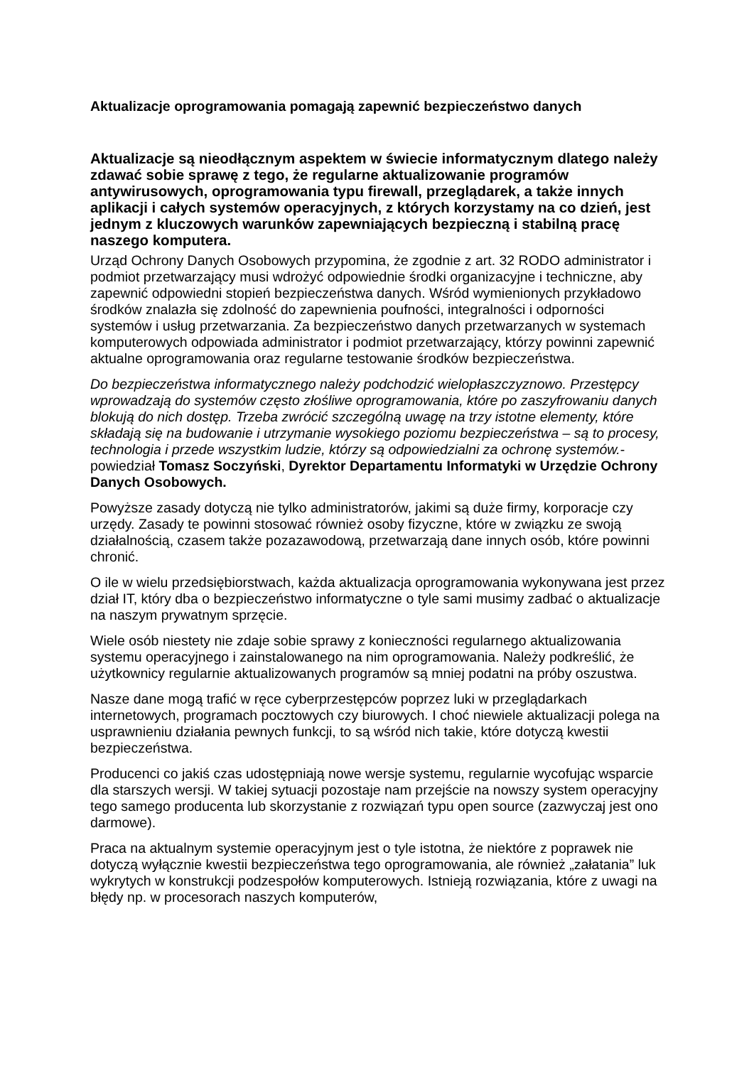Aktualizacje oprogramowania pomagają zapewnić bezpieczeństwo danych
Aktualizacje są nieodłącznym aspektem w świecie informatycznym dlatego należy zdawać sobie sprawę z tego, że regularne aktualizowanie programów antywirusowych, oprogramowania typu firewall, przeglądarek, a także innych aplikacji i całych systemów operacyjnych, z których korzystamy na co dzień, jest jednym z kluczowych warunków zapewniających bezpieczną i stabilną pracę naszego komputera.
Urząd Ochrony Danych Osobowych przypomina, że zgodnie z art. 32 RODO administrator i podmiot przetwarzający musi wdrożyć odpowiednie środki organizacyjne i techniczne, aby zapewnić odpowiedni stopień bezpieczeństwa danych. Wśród wymienionych przykładowo środków znalazła się zdolność do zapewnienia poufności, integralności i odporności systemów i usług przetwarzania. Za bezpieczeństwo danych przetwarzanych w systemach komputerowych odpowiada administrator i podmiot przetwarzający, którzy powinni zapewnić aktualne oprogramowania oraz regularne testowanie środków bezpieczeństwa.
Do bezpieczeństwa informatycznego należy podchodzić wielopłaszczyznowo. Przestępcy wprowadzają do systemów często złośliwe oprogramowania, które po zaszyfrowaniu danych blokują do nich dostęp. Trzeba zwrócić szczególną uwagę na trzy istotne elementy, które składają się na budowanie i utrzymanie wysokiego poziomu bezpieczeństwa – są to procesy, technologia i przede wszystkim ludzie, którzy są odpowiedzialni za ochronę systemów.- powiedział Tomasz Soczyński, Dyrektor Departamentu Informatyki w Urzędzie Ochrony Danych Osobowych.
Powyższe zasady dotyczą nie tylko administratorów, jakimi są duże firmy, korporacje czy urzędy. Zasady te powinni stosować również osoby fizyczne, które w związku ze swoją działalnością, czasem także pozazawodową, przetwarzają dane innych osób, które powinni chronić.
O ile w wielu przedsiębiorstwach, każda aktualizacja oprogramowania wykonywana jest przez dział IT, który dba o bezpieczeństwo informatyczne o tyle sami musimy zadbać o aktualizacje na naszym prywatnym sprzęcie.
Wiele osób niestety nie zdaje sobie sprawy z konieczności regularnego aktualizowania systemu operacyjnego i zainstalowanego na nim oprogramowania. Należy podkreślić, że użytkownicy regularnie aktualizowanych programów są mniej podatni na próby oszustwa.
Nasze dane mogą trafić w ręce cyberprzestępców poprzez luki w przeglądarkach internetowych, programach pocztowych czy biurowych. I choć niewiele aktualizacji polega na usprawnieniu działania pewnych funkcji, to są wśród nich takie, które dotyczą kwestii bezpieczeństwa.
Producenci co jakiś czas udostępniają nowe wersje systemu, regularnie wycofując wsparcie dla starszych wersji. W takiej sytuacji pozostaje nam przejście na nowszy system operacyjny tego samego producenta lub skorzystanie z rozwiązań typu open source (zazwyczaj jest ono darmowe).
Praca na aktualnym systemie operacyjnym jest o tyle istotna, że niektóre z poprawek nie dotyczą wyłącznie kwestii bezpieczeństwa tego oprogramowania, ale również „załatania” luk wykrytych w konstrukcji podzespołów komputerowych. Istnieją rozwiązania, które z uwagi na błędy np. w procesorach naszych komputerów,